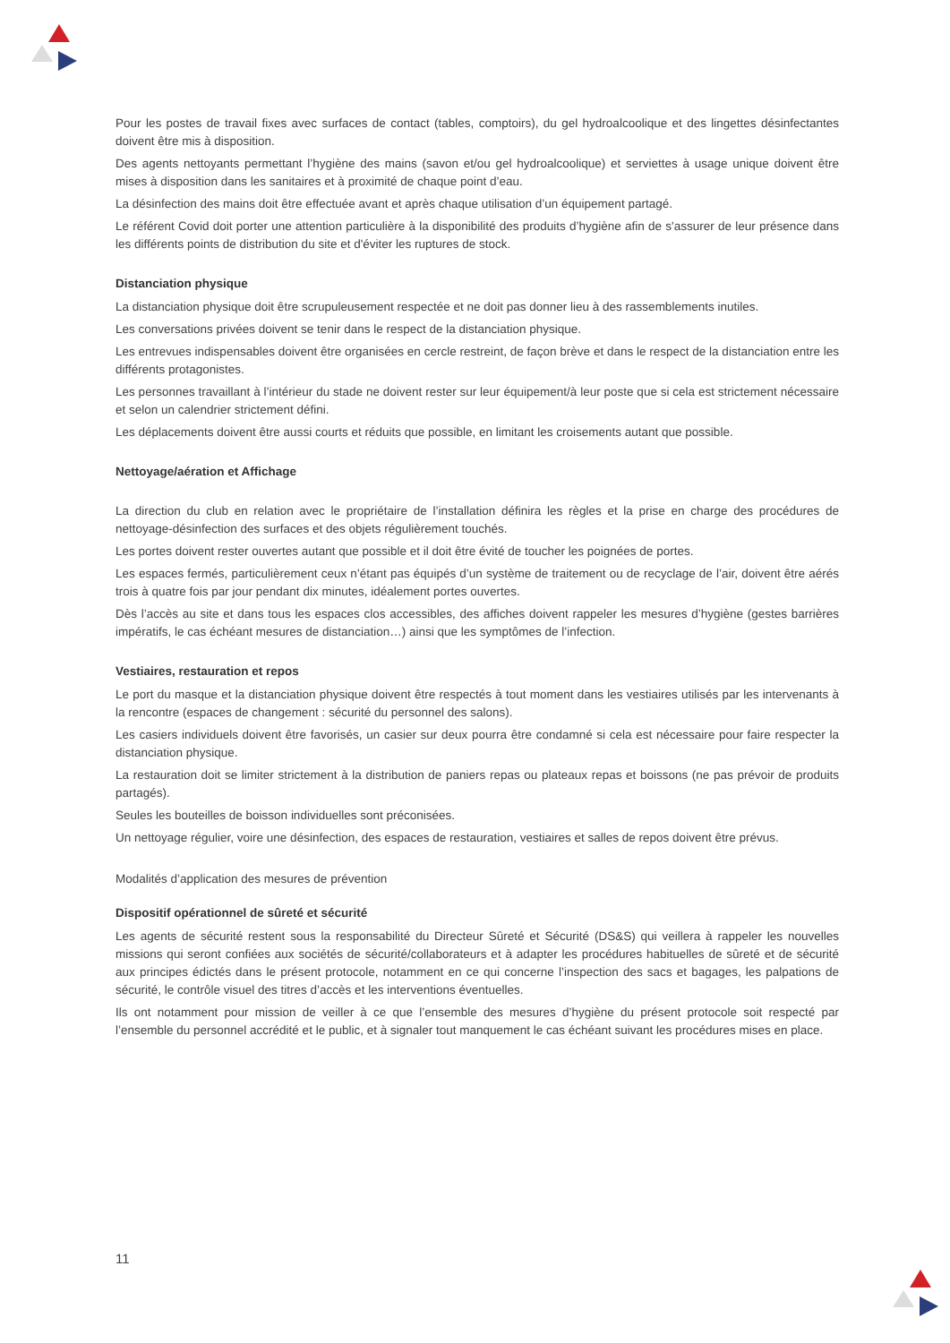Pour les postes de travail fixes avec surfaces de contact (tables, comptoirs), du gel hydroalcoolique et des lingettes désinfectantes doivent être mis à disposition.
Des agents nettoyants permettant l’hygiène des mains (savon et/ou gel hydroalcoolique) et serviettes à usage unique doivent être mises à disposition dans les sanitaires et à proximité de chaque point d’eau.
La désinfection des mains doit être effectuée avant et après chaque utilisation d’un équipement partagé.
Le référent Covid doit porter une attention particulière à la disponibilité des produits d’hygiène afin de s'assurer de leur présence dans les différents points de distribution du site et d'éviter les ruptures de stock.
Distanciation physique
La distanciation physique doit être scrupuleusement respectée et ne doit pas donner lieu à des rassemblements inutiles.
Les conversations privées doivent se tenir dans le respect de la distanciation physique.
Les entrevues indispensables doivent être organisées en cercle restreint, de façon brève et dans le respect de la distanciation entre les différents protagonistes.
Les personnes travaillant à l’intérieur du stade ne doivent rester sur leur équipement/à leur poste que si cela est strictement nécessaire et selon un calendrier strictement défini.
Les déplacements doivent être aussi courts et réduits que possible, en limitant les croisements autant que possible.
Nettoyage/aération et Affichage
La direction du club en relation avec le propriétaire de l’installation définira les règles et la prise en charge des procédures de nettoyage-désinfection des surfaces et des objets régulièrement touchés.
Les portes doivent rester ouvertes autant que possible et il doit être évité de toucher les poignées de portes.
Les espaces fermés, particulièrement ceux n’étant pas équipés d’un système de traitement ou de recyclage de l’air, doivent être aérés trois à quatre fois par jour pendant dix minutes, idéalement portes ouvertes.
Dès l’accès au site et dans tous les espaces clos accessibles, des affiches doivent rappeler les mesures d’hygiène (gestes barrières impératifs, le cas échéant mesures de distanciation…) ainsi que les symptômes de l’infection.
Vestiaires, restauration et repos
Le port du masque et la distanciation physique doivent être respectés à tout moment dans les vestiaires utilisés par les intervenants à la rencontre (espaces de changement : sécurité du personnel des salons).
Les casiers individuels doivent être favorisés, un casier sur deux pourra être condamné si cela est nécessaire pour faire respecter la distanciation physique.
La restauration doit se limiter strictement à la distribution de paniers repas ou plateaux repas et boissons (ne pas prévoir de produits partagés).
Seules les bouteilles de boisson individuelles sont préconisées.
Un nettoyage régulier, voire une désinfection, des espaces de restauration, vestiaires et salles de repos doivent être prévus.
Modalités d’application des mesures de prévention
Dispositif opérationnel de sûreté et sécurité
Les agents de sécurité restent sous la responsabilité du Directeur Sûreté et Sécurité (DS&S) qui veillera à rappeler les nouvelles missions qui seront confiées aux sociétés de sécurité/collaborateurs et à adapter les procédures habituelles de sûreté et de sécurité aux principes édictés dans le présent protocole, notamment en ce qui concerne l’inspection des sacs et bagages, les palpations de sécurité, le contrôle visuel des titres d’accès et les interventions éventuelles.
Ils ont notamment pour mission de veiller à ce que l’ensemble des mesures d’hygiène du présent protocole soit respecté par l’ensemble du personnel accrédité et le public, et à signaler tout manquement le cas échéant suivant les procédures mises en place.
11